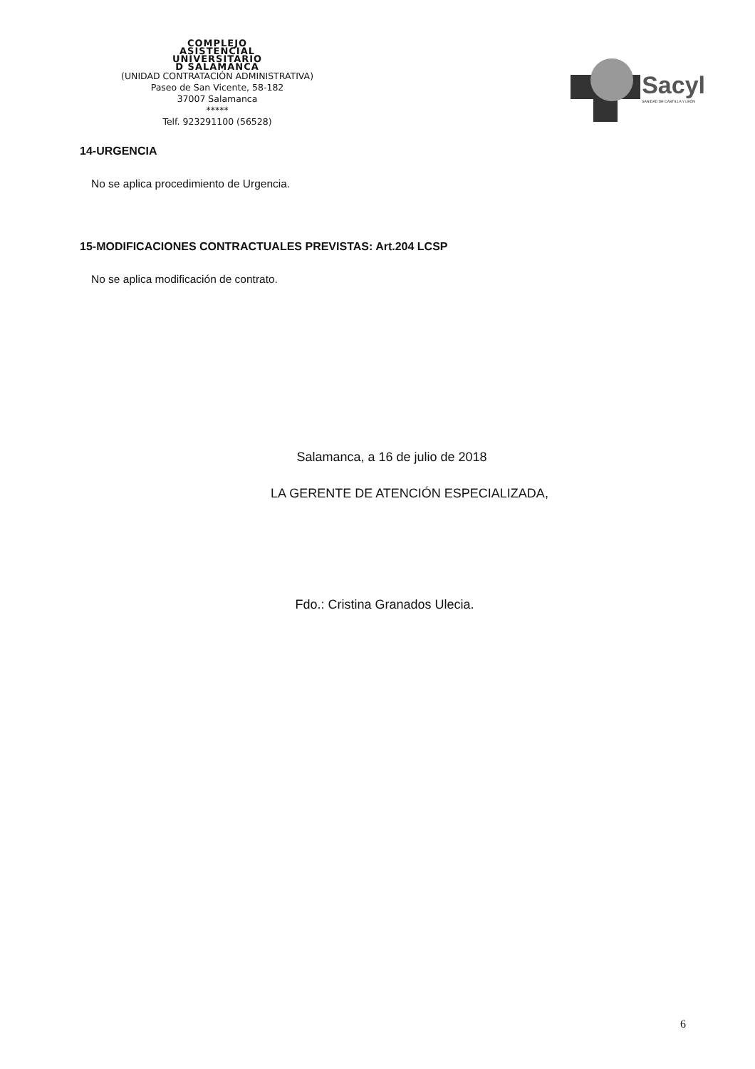COMPLEJO
ASISTENCIAL
UNIVERSITARIO
D SALAMANCA
(UNIDAD CONTRATACIÓN ADMINISTRATIVA)
Paseo de San Vicente, 58-182
37007 Salamanca
*****
Telf. 923291100 (56528)
Sacyl
SANIDAD DE CASTILLA Y LEÓN
14-URGENCIA
No se aplica procedimiento de Urgencia.
15-MODIFICACIONES CONTRACTUALES PREVISTAS: Art.204 LCSP
No se aplica modificación de contrato.
Salamanca, a 16 de julio de 2018
LA GERENTE DE ATENCIÓN ESPECIALIZADA,
Fdo.: Cristina Granados Ulecia.
6